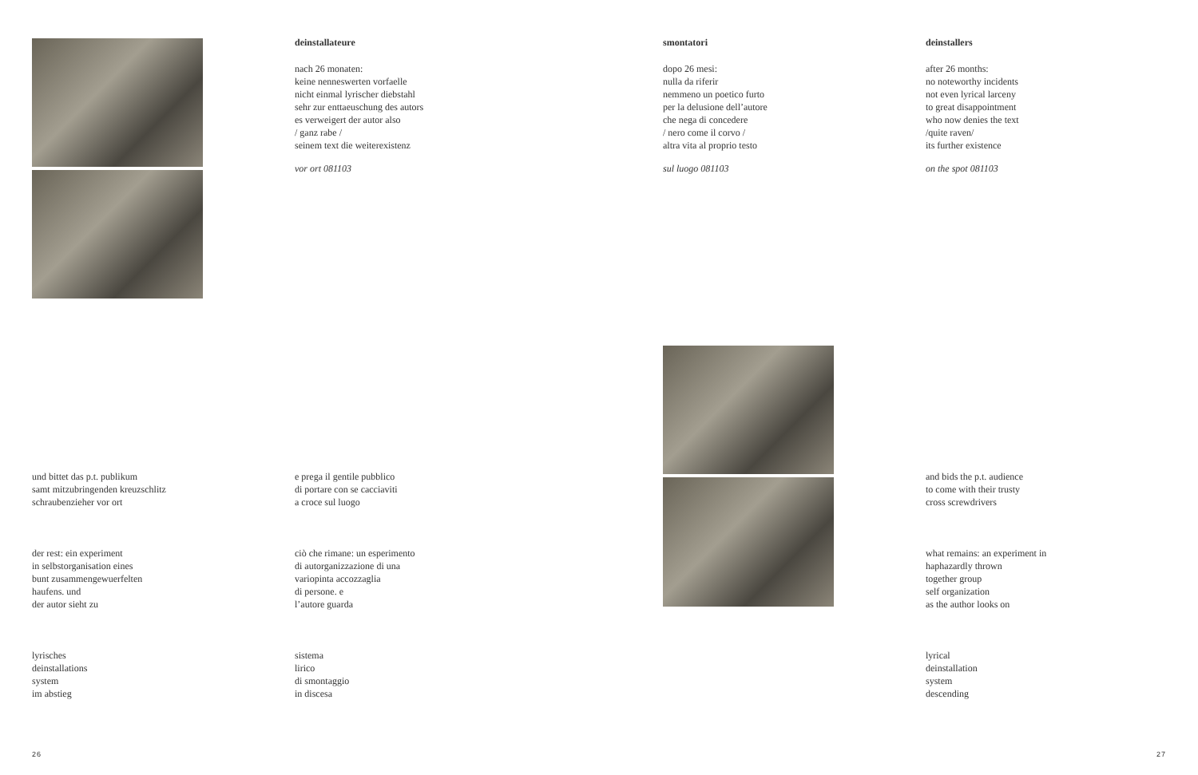deinstallateure
nach 26 monaten:
keine nenneswerten vorfaelle
nicht einmal lyrischer diebstahl
sehr zur enttaeuschung des autors
es verweigert der autor also
/ ganz rabe /
seinem text die weiterexistenz
vor ort 081103
smontatori
dopo 26 mesi:
nulla da riferir
nemmeno un poetico furto
per la delusione dell’autore
che nega di concedere
/ nero come il corvo /
altra vita al proprio testo
sul luogo 081103
deinstallers
after 26 months:
no noteworthy incidents
not even lyrical larceny
to great disappointment
who now denies the text
/quite raven/
its further existence
on the spot 081103
und bittet das p.t. publikum
samt mitzubringenden kreuzschlitz
schraubenzieher vor ort
der rest: ein experiment
in selbstorganisation eines
bunt zusammengewuerfelten
haufens. und
der autor sieht zu
lyrisches
deinstallations
system
im abstieg
e prega il gentile pubblico
di portare con se cacciaviti
a croce sul luogo
ciò che rimane: un esperimento
di autorganizzazione di una
variopinta accozzaglia
di persone. e
l’autore guarda
sistema
lirico
di smontaggio
in discesa
and bids the p.t. audience
to come with their trusty
cross screwdrivers
what remains: an experiment in
haphazardly thrown
together group
self organization
as the author looks on
lyrical
deinstallation
system
descending
26 27